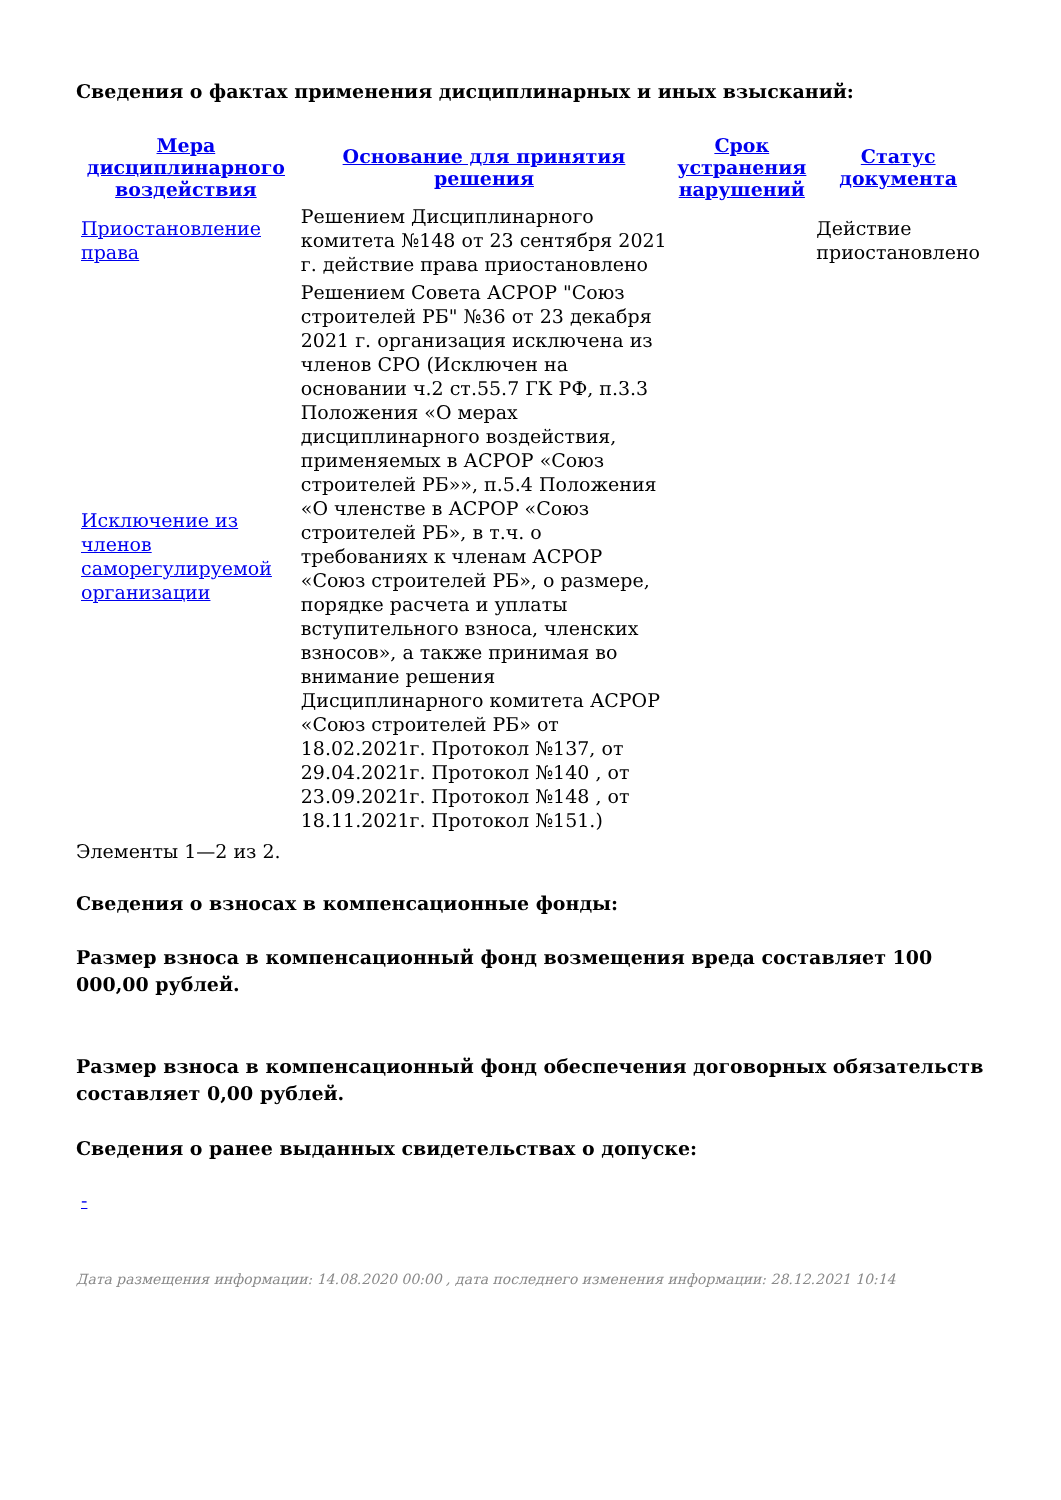Сведения о фактах применения дисциплинарных и иных взысканий:
| Мера дисциплинарного воздействия | Основание для принятия решения | Срок устранения нарушений | Статус документа |
| --- | --- | --- | --- |
| Приостановление права | Решением Дисциплинарного комитета №148 от 23 сентября 2021 г. действие права приостановлено | | Действие приостановлено |
| Исключение из членов саморегулируемой организации | Решением Совета АСРОР "Союз строителей РБ" №36 от 23 декабря 2021 г. организация исключена из членов СРО (Исключен на основании ч.2 ст.55.7 ГК РФ, п.3.3 Положения «О мерах дисциплинарного воздействия, применяемых в АСРОР «Союз строителей РБ»», п.5.4 Положения «О членстве в АСРОР «Союз строителей РБ», в т.ч. о требованиях к членам АСРОР «Союз строителей РБ», о размере, порядке расчета и уплаты вступительного взноса, членских взносов», а также принимая во внимание решения Дисциплинарного комитета АСРОР «Союз строителей РБ» от 18.02.2021г. Протокол №137, от 29.04.2021г. Протокол №140 , от 23.09.2021г. Протокол №148 , от 18.11.2021г. Протокол №151.) | | |
Элементы 1—2 из 2.
Сведения о взносах в компенсационные фонды:
Размер взноса в компенсационный фонд возмещения вреда составляет 100 000,00 рублей.
Размер взноса в компенсационный фонд обеспечения договорных обязательств составляет 0,00 рублей.
Сведения о ранее выданных свидетельствах о допуске:
-
Дата размещения информации: 14.08.2020 00:00 , дата последнего изменения информации: 28.12.2021 10:14